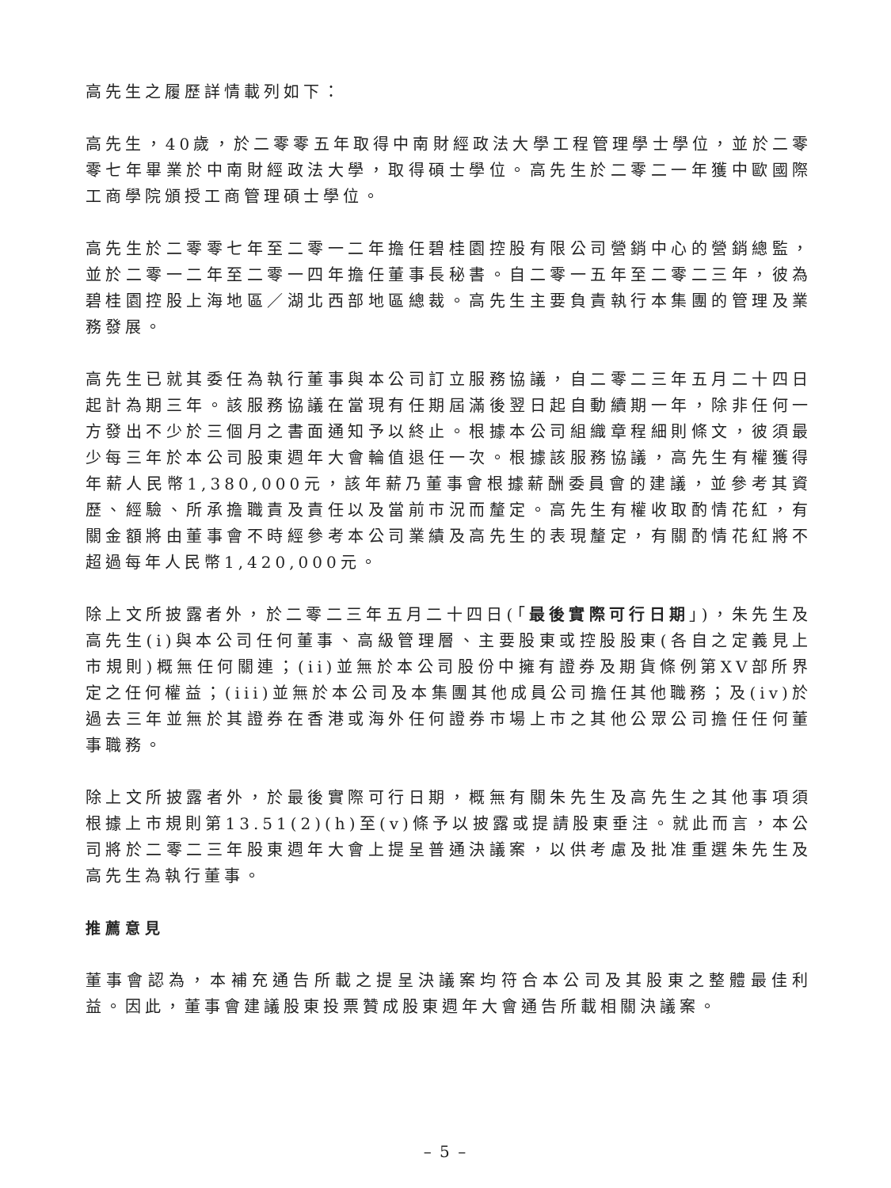高先生之履歷詳情載列如下：
高先生，40歲，於二零零五年取得中南財經政法大學工程管理學士學位，並於二零零七年畢業於中南財經政法大學，取得碩士學位。高先生於二零二一年獲中歐國際工商學院頒授工商管理碩士學位。
高先生於二零零七年至二零一二年擔任碧桂園控股有限公司營銷中心的營銷總監，並於二零一二年至二零一四年擔任董事長秘書。自二零一五年至二零二三年，彼為碧桂園控股上海地區／湖北西部地區總裁。高先生主要負責執行本集團的管理及業務發展。
高先生已就其委任為執行董事與本公司訂立服務協議，自二零二三年五月二十四日起計為期三年。該服務協議在當現有任期屆滿後翌日起自動續期一年，除非任何一方發出不少於三個月之書面通知予以終止。根據本公司組織章程細則條文，彼須最少每三年於本公司股東週年大會輪值退任一次。根據該服務協議，高先生有權獲得年薪人民幣1,380,000元，該年薪乃董事會根據薪酬委員會的建議，並參考其資歷、經驗、所承擔職責及責任以及當前市況而釐定。高先生有權收取酌情花紅，有關金額將由董事會不時經參考本公司業績及高先生的表現釐定，有關酌情花紅將不超過每年人民幣1,420,000元。
除上文所披露者外，於二零二三年五月二十四日(「最後實際可行日期」)，朱先生及高先生(i)與本公司任何董事、高級管理層、主要股東或控股股東(各自之定義見上市規則)概無任何關連；(ii)並無於本公司股份中擁有證券及期貨條例第XV部所界定之任何權益；(iii)並無於本公司及本集團其他成員公司擔任其他職務；及(iv)於過去三年並無於其證券在香港或海外任何證券市場上市之其他公眾公司擔任任何董事職務。
除上文所披露者外，於最後實際可行日期，概無有關朱先生及高先生之其他事項須根據上市規則第13.51(2)(h)至(v)條予以披露或提請股東垂注。就此而言，本公司將於二零二三年股東週年大會上提呈普通決議案，以供考慮及批准重選朱先生及高先生為執行董事。
推薦意見
董事會認為，本補充通告所載之提呈決議案均符合本公司及其股東之整體最佳利益。因此，董事會建議股東投票贊成股東週年大會通告所載相關決議案。
– 5 –